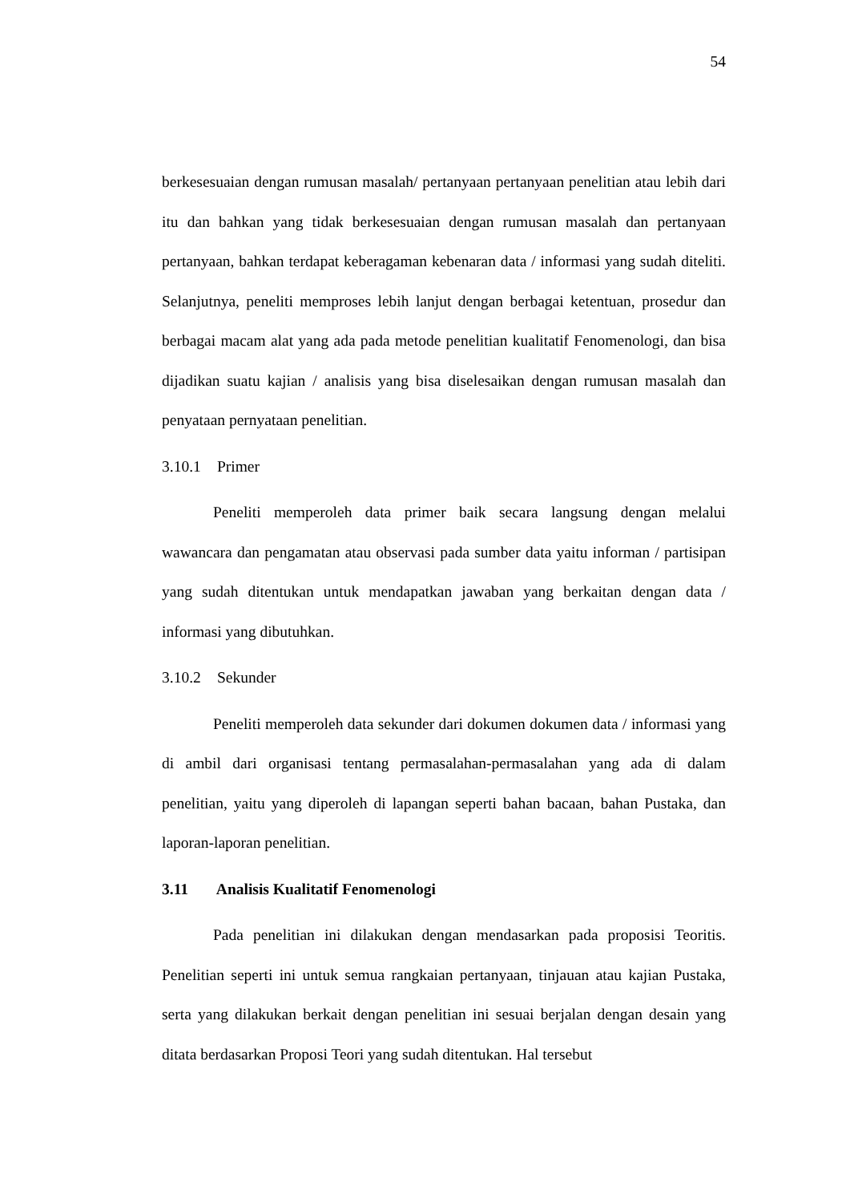54
berkesesuaian dengan rumusan masalah/ pertanyaan pertanyaan penelitian atau lebih dari itu dan bahkan yang tidak berkesesuaian dengan rumusan masalah dan pertanyaan pertanyaan, bahkan terdapat keberagaman kebenaran data / informasi yang sudah diteliti. Selanjutnya, peneliti memproses lebih lanjut dengan berbagai ketentuan, prosedur dan berbagai macam alat yang ada pada metode penelitian kualitatif Fenomenologi, dan bisa dijadikan suatu kajian / analisis yang bisa diselesaikan dengan rumusan masalah dan penyataan pernyataan penelitian.
3.10.1 Primer
Peneliti memperoleh data primer baik secara langsung dengan melalui wawancara dan pengamatan atau observasi pada sumber data yaitu informan / partisipan yang sudah ditentukan untuk mendapatkan jawaban yang berkaitan dengan data / informasi yang dibutuhkan.
3.10.2 Sekunder
Peneliti memperoleh data sekunder dari dokumen dokumen data / informasi yang di ambil dari organisasi tentang permasalahan-permasalahan yang ada di dalam penelitian, yaitu yang diperoleh di lapangan seperti bahan bacaan, bahan Pustaka, dan laporan-laporan penelitian.
3.11 Analisis Kualitatif Fenomenologi
Pada penelitian ini dilakukan dengan mendasarkan pada proposisi Teoritis. Penelitian seperti ini untuk semua rangkaian pertanyaan, tinjauan atau kajian Pustaka, serta yang dilakukan berkait dengan penelitian ini sesuai berjalan dengan desain yang ditata berdasarkan Proposi Teori yang sudah ditentukan. Hal tersebut